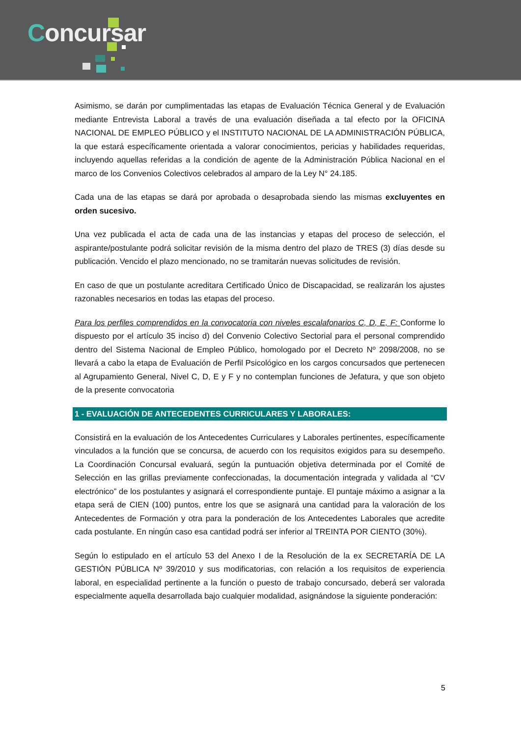Concursar
Asimismo, se darán por cumplimentadas las etapas de Evaluación Técnica General y de Evaluación mediante Entrevista Laboral a través de una evaluación diseñada a tal efecto por la OFICINA NACIONAL DE EMPLEO PÚBLICO y el INSTITUTO NACIONAL DE LA ADMINISTRACIÓN PÚBLICA, la que estará específicamente orientada a valorar conocimientos, pericias y habilidades requeridas, incluyendo aquellas referidas a la condición de agente de la Administración Pública Nacional en el marco de los Convenios Colectivos celebrados al amparo de la Ley N° 24.185.
Cada una de las etapas se dará por aprobada o desaprobada siendo las mismas excluyentes en orden sucesivo.
Una vez publicada el acta de cada una de las instancias y etapas del proceso de selección, el aspirante/postulante podrá solicitar revisión de la misma dentro del plazo de TRES (3) días desde su publicación. Vencido el plazo mencionado, no se tramitarán nuevas solicitudes de revisión.
En caso de que un postulante acreditara Certificado Único de Discapacidad, se realizarán los ajustes razonables necesarios en todas las etapas del proceso.
Para los perfiles comprendidos en la convocatoria con niveles escalafonarios C, D, E, F: Conforme lo dispuesto por el artículo 35 inciso d) del Convenio Colectivo Sectorial para el personal comprendido dentro del Sistema Nacional de Empleo Público, homologado por el Decreto Nº 2098/2008, no se llevará a cabo la etapa de Evaluación de Perfil Psicológico en los cargos concursados que pertenecen al Agrupamiento General, Nivel C, D, E y F y no contemplan funciones de Jefatura, y que son objeto de la presente convocatoria
1 - EVALUACIÓN DE ANTECEDENTES CURRICULARES Y LABORALES:
Consistirá en la evaluación de los Antecedentes Curriculares y Laborales pertinentes, específicamente vinculados a la función que se concursa, de acuerdo con los requisitos exigidos para su desempeño. La Coordinación Concursal evaluará, según la puntuación objetiva determinada por el Comité de Selección en las grillas previamente confeccionadas, la documentación integrada y validada al “CV electrónico” de los postulantes y asignará el correspondiente puntaje. El puntaje máximo a asignar a la etapa será de CIEN (100) puntos, entre los que se asignará una cantidad para la valoración de los Antecedentes de Formación y otra para la ponderación de los Antecedentes Laborales que acredite cada postulante. En ningún caso esa cantidad podrá ser inferior al TREINTA POR CIENTO (30%).
Según lo estipulado en el artículo 53 del Anexo I de la Resolución de la ex SECRETARÍA DE LA GESTIÓN PÚBLICA Nº 39/2010 y sus modificatorias, con relación a los requisitos de experiencia laboral, en especialidad pertinente a la función o puesto de trabajo concursado, deberá ser valorada especialmente aquella desarrollada bajo cualquier modalidad, asignándose la siguiente ponderación:
5